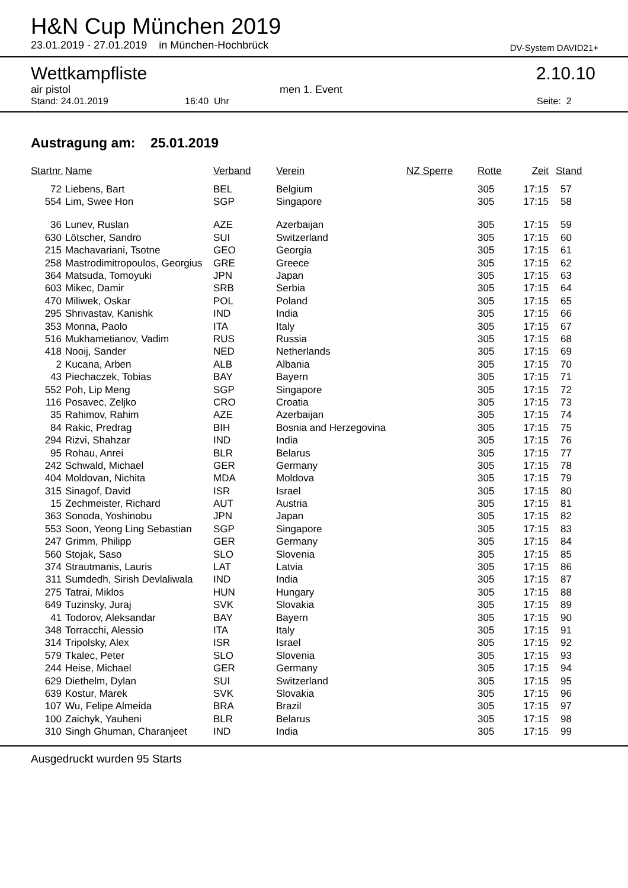H&N Cup München 2019
23.01.2019 - 27.01.2019 in München-Hochbrück DV-System DAVID21+
Wettkampfliste 2.10.10
air pistol men 1. Event
Stand: 24.01.2019 16:40 Uhr Seite: 2
Austragung am: 25.01.2019
| Startnr. | Name | Verband | Verein | NZ Sperre | Rotte | Zeit | Stand |
| --- | --- | --- | --- | --- | --- | --- | --- |
| 72 | Liebens, Bart | BEL | Belgium | | 305 | 17:15 | 57 |
| 554 | Lim, Swee Hon | SGP | Singapore | | 305 | 17:15 | 58 |
| 36 | Lunev, Ruslan | AZE | Azerbaijan | | 305 | 17:15 | 59 |
| 630 | Lötscher, Sandro | SUI | Switzerland | | 305 | 17:15 | 60 |
| 215 | Machavariani, Tsotne | GEO | Georgia | | 305 | 17:15 | 61 |
| 258 | Mastrodimitropoulos, Georgius | GRE | Greece | | 305 | 17:15 | 62 |
| 364 | Matsuda, Tomoyuki | JPN | Japan | | 305 | 17:15 | 63 |
| 603 | Mikec, Damir | SRB | Serbia | | 305 | 17:15 | 64 |
| 470 | Miliwek, Oskar | POL | Poland | | 305 | 17:15 | 65 |
| 295 | Shrivastav, Kanishk | IND | India | | 305 | 17:15 | 66 |
| 353 | Monna, Paolo | ITA | Italy | | 305 | 17:15 | 67 |
| 516 | Mukhametianov, Vadim | RUS | Russia | | 305 | 17:15 | 68 |
| 418 | Nooij, Sander | NED | Netherlands | | 305 | 17:15 | 69 |
| 2 | Kucana, Arben | ALB | Albania | | 305 | 17:15 | 70 |
| 43 | Piechaczek, Tobias | BAY | Bayern | | 305 | 17:15 | 71 |
| 552 | Poh, Lip Meng | SGP | Singapore | | 305 | 17:15 | 72 |
| 116 | Posavec, Zeljko | CRO | Croatia | | 305 | 17:15 | 73 |
| 35 | Rahimov, Rahim | AZE | Azerbaijan | | 305 | 17:15 | 74 |
| 84 | Rakic, Predrag | BIH | Bosnia and Herzegovina | | 305 | 17:15 | 75 |
| 294 | Rizvi, Shahzar | IND | India | | 305 | 17:15 | 76 |
| 95 | Rohau, Anrei | BLR | Belarus | | 305 | 17:15 | 77 |
| 242 | Schwald, Michael | GER | Germany | | 305 | 17:15 | 78 |
| 404 | Moldovan, Nichita | MDA | Moldova | | 305 | 17:15 | 79 |
| 315 | Sinagof, David | ISR | Israel | | 305 | 17:15 | 80 |
| 15 | Zechmeister, Richard | AUT | Austria | | 305 | 17:15 | 81 |
| 363 | Sonoda, Yoshinobu | JPN | Japan | | 305 | 17:15 | 82 |
| 553 | Soon, Yeong Ling Sebastian | SGP | Singapore | | 305 | 17:15 | 83 |
| 247 | Grimm, Philipp | GER | Germany | | 305 | 17:15 | 84 |
| 560 | Stojak, Saso | SLO | Slovenia | | 305 | 17:15 | 85 |
| 374 | Strautmanis, Lauris | LAT | Latvia | | 305 | 17:15 | 86 |
| 311 | Sumdedh, Sirish Devlaliwala | IND | India | | 305 | 17:15 | 87 |
| 275 | Tatrai, Miklos | HUN | Hungary | | 305 | 17:15 | 88 |
| 649 | Tuzinsky, Juraj | SVK | Slovakia | | 305 | 17:15 | 89 |
| 41 | Todorov, Aleksandar | BAY | Bayern | | 305 | 17:15 | 90 |
| 348 | Torracchi, Alessio | ITA | Italy | | 305 | 17:15 | 91 |
| 314 | Tripolsky, Alex | ISR | Israel | | 305 | 17:15 | 92 |
| 579 | Tkalec, Peter | SLO | Slovenia | | 305 | 17:15 | 93 |
| 244 | Heise, Michael | GER | Germany | | 305 | 17:15 | 94 |
| 629 | Diethelm, Dylan | SUI | Switzerland | | 305 | 17:15 | 95 |
| 639 | Kostur, Marek | SVK | Slovakia | | 305 | 17:15 | 96 |
| 107 | Wu, Felipe Almeida | BRA | Brazil | | 305 | 17:15 | 97 |
| 100 | Zaichyk, Yauheni | BLR | Belarus | | 305 | 17:15 | 98 |
| 310 | Singh Ghuman, Charanjeet | IND | India | | 305 | 17:15 | 99 |
Ausgedruckt wurden 95 Starts